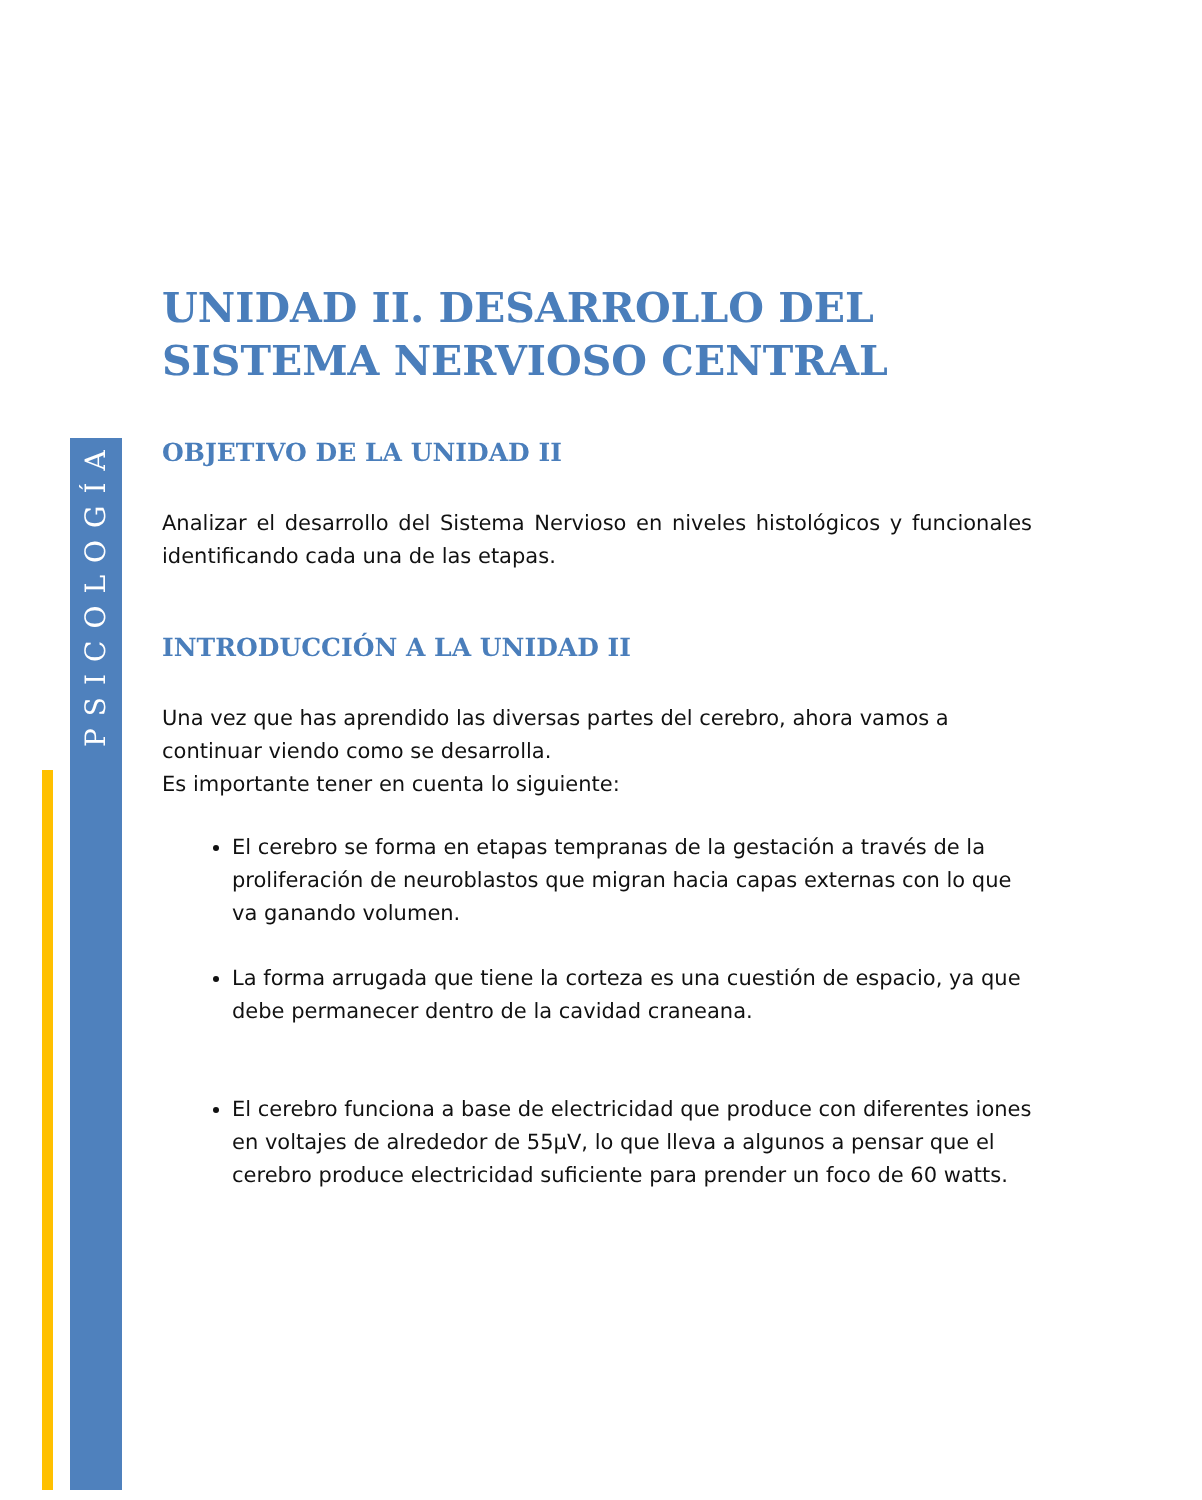PSICOLOGÍA
UNIDAD II. DESARROLLO DEL SISTEMA NERVIOSO CENTRAL
OBJETIVO DE LA UNIDAD II
Analizar el desarrollo del Sistema Nervioso en niveles histológicos y funcionales identificando cada una de las etapas.
INTRODUCCIÓN A LA UNIDAD II
Una vez que has aprendido las diversas partes del cerebro, ahora vamos a continuar viendo como se desarrolla.
Es importante tener en cuenta lo siguiente:
El cerebro se forma en etapas tempranas de la gestación a través de la proliferación de neuroblastos que migran hacia capas externas con lo que va ganando volumen.
La forma arrugada que tiene la corteza es una cuestión de espacio, ya que debe permanecer dentro de la cavidad craneana.
El cerebro funciona a base de electricidad que produce con diferentes iones en voltajes de alrededor de 55μV, lo que lleva a algunos a pensar que el cerebro produce electricidad suficiente para prender un foco de 60 watts.